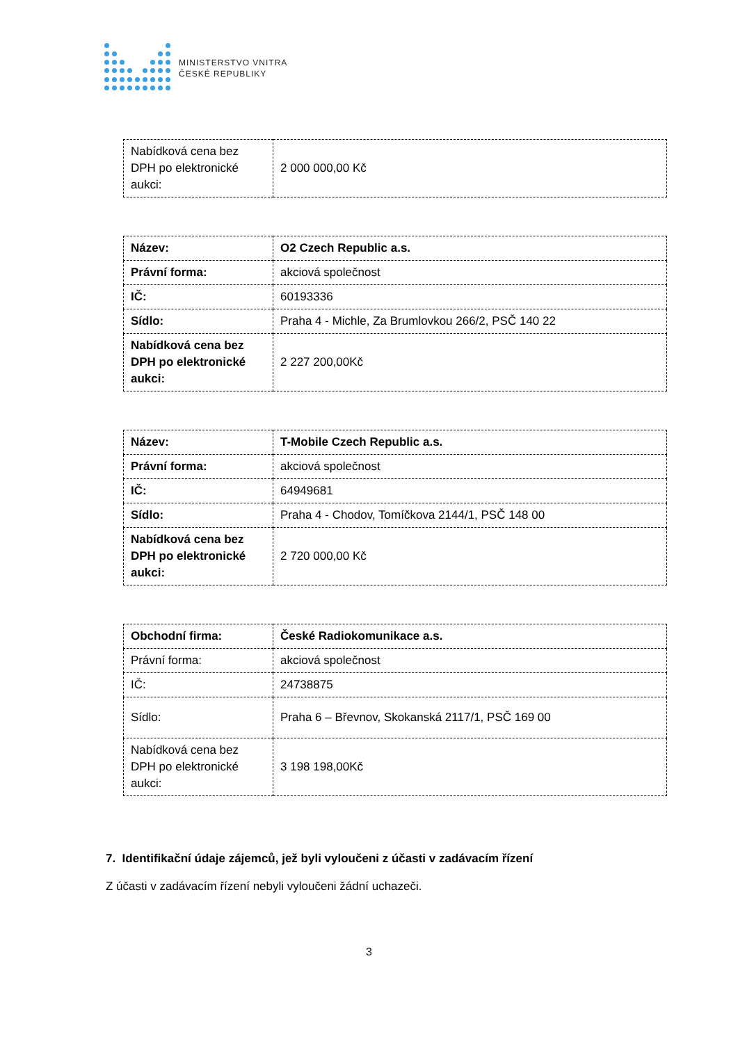MINISTERSTVO VNITRA
ČESKÉ REPUBLIKY
| Nabídková cena bez DPH po elektronické aukci: | 2 000 000,00 Kč |
| Název: | O2 Czech Republic a.s. |
| Právní forma: | akciová společnost |
| IČ: | 60193336 |
| Sídlo: | Praha 4 - Michle, Za Brumlovkou 266/2, PSČ 140 22 |
| Nabídková cena bez DPH po elektronické aukci: | 2 227 200,00Kč |
| Název: | T-Mobile Czech Republic a.s. |
| Právní forma: | akciová společnost |
| IČ: | 64949681 |
| Sídlo: | Praha 4 - Chodov, Tomíčkova 2144/1, PSČ 148 00 |
| Nabídková cena bez DPH po elektronické aukci: | 2 720 000,00 Kč |
| Obchodní firma: | České Radiokomunikace a.s. |
| Právní forma: | akciová společnost |
| IČ: | 24738875 |
| Sídlo: | Praha 6 – Břevnov, Skokanská 2117/1, PSČ 169 00 |
| Nabídková cena bez DPH po elektronické aukci: | 3 198 198,00Kč |
7. Identifikační údaje zájemců, jež byli vyloučeni z účasti v zadávacím řízení
Z účasti v zadávacím řízení nebyli vyloučeni žádní uchazeči.
3